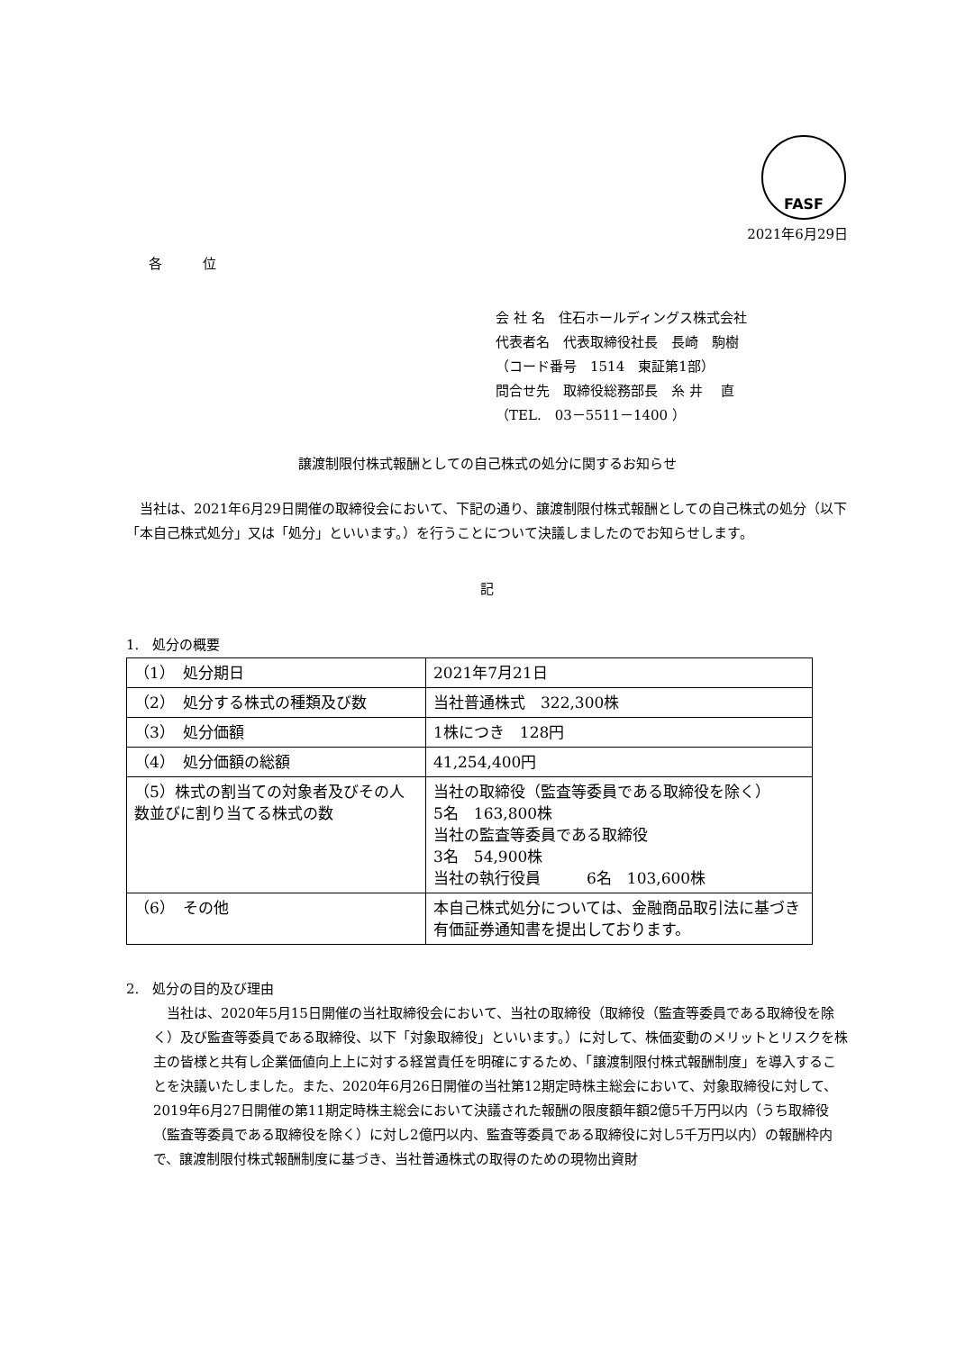FASF
2021年6月29日
各 位
会 社 名　住石ホールディングス株式会社
代表者名　代表取締役社長　長崎　駒樹
（コード番号　1514　東証第1部）
問合せ先　取締役総務部長　糸 井　 直
（TEL.　03－5511－1400 ）
譲渡制限付株式報酬としての自己株式の処分に関するお知らせ
当社は、2021年6月29日開催の取締役会において、下記の通り、譲渡制限付株式報酬としての自己株式の処分（以下「本自己株式処分」又は「処分」といいます。）を行うことについて決議しましたのでお知らせします。
記
1.　処分の概要
| （1） 処分期日 | 2021年7月21日 |
| （2） 処分する株式の種類及び数 | 当社普通株式 322,300株 |
| （3） 処分価額 | 1株につき 128円 |
| （4） 処分価額の総額 | 41,254,400円 |
| （5）株式の割当ての対象者及びその人数並びに割り当てる株式の数 | 当社の取締役（監査等委員である取締役を除く） 5名 163,800株 当社の監査等委員である取締役 3名 54,900株 当社の執行役員 6名 103,600株 |
| （6） その他 | 本自己株式処分については、金融商品取引法に基づき有価証券通知書を提出しております。 |
2.　処分の目的及び理由
当社は、2020年5月15日開催の当社取締役会において、当社の取締役（取締役（監査等委員である取締役を除く）及び監査等委員である取締役、以下「対象取締役」といいます。）に対して、株価変動のメリットとリスクを株主の皆様と共有し企業価値向上上に対する経営責任を明確にするため、「譲渡制限付株式報酬制度」を導入することを決議いたしました。また、2020年6月26日開催の当社第12期定時株主総会において、対象取締役に対して、2019年6月27日開催の第11期定時株主総会において決議された報酬の限度額年額2億5千万円以内（うち取締役（監査等委員である取締役を除く）に対し2億円以内、監査等委員である取締役に対し5千万円以内）の報酬枠内で、譲渡制限付株式報酬制度に基づき、当社普通株式の取得のための現物出資財